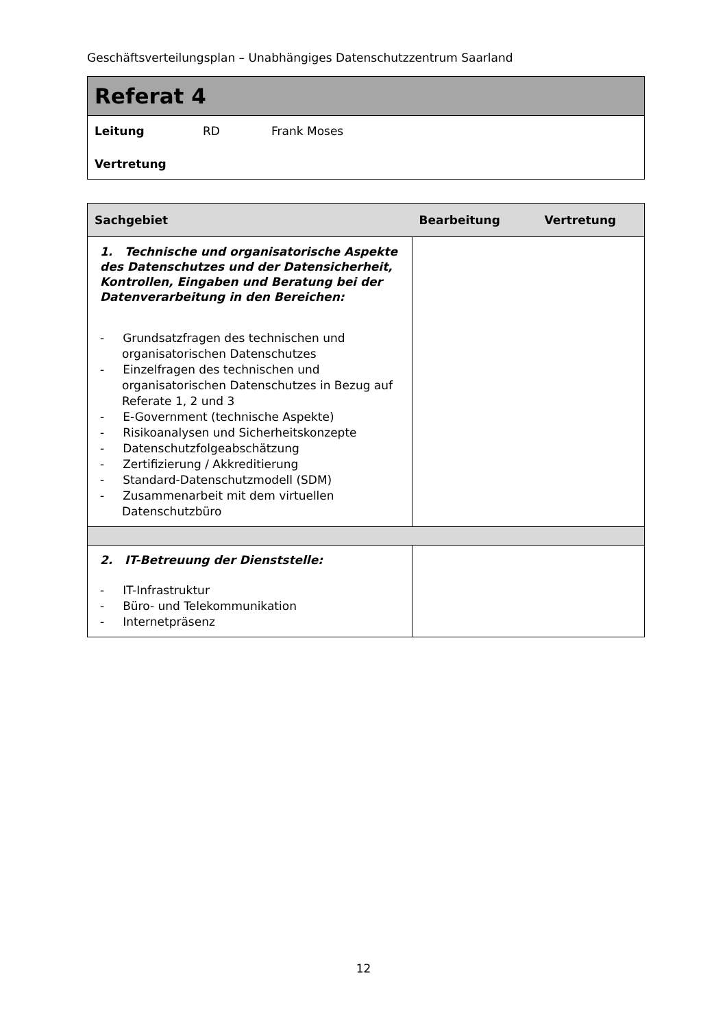Geschäftsverteilungsplan – Unabhängiges Datenschutzzentrum Saarland
Referat 4
Leitung RD Frank Moses
Vertretung
| Sachgebiet | Bearbeitung Vertretung |
| --- | --- |
| 1. Technische und organisatorische Aspekte des Datenschutzes und der Datensicherheit, Kontrollen, Eingaben und Beratung bei der Datenverarbeitung in den Bereichen: - Grundsatzfragen des technischen und organisatorischen Datenschutzes - Einzelfragen des technischen und organisatorischen Datenschutzes in Bezug auf Referate 1, 2 und 3 - E-Government (technische Aspekte) - Risikoanalysen und Sicherheitskonzepte - Datenschutzfolgeabschätzung - Zertifizierung / Akkreditierung - Standard-Datenschutzmodell (SDM) - Zusammenarbeit mit dem virtuellen Datenschutzbüro | |
| 2. IT-Betreuung der Dienststelle: - IT-Infrastruktur - Büro- und Telekommunikation - Internetpräsenz | |
12